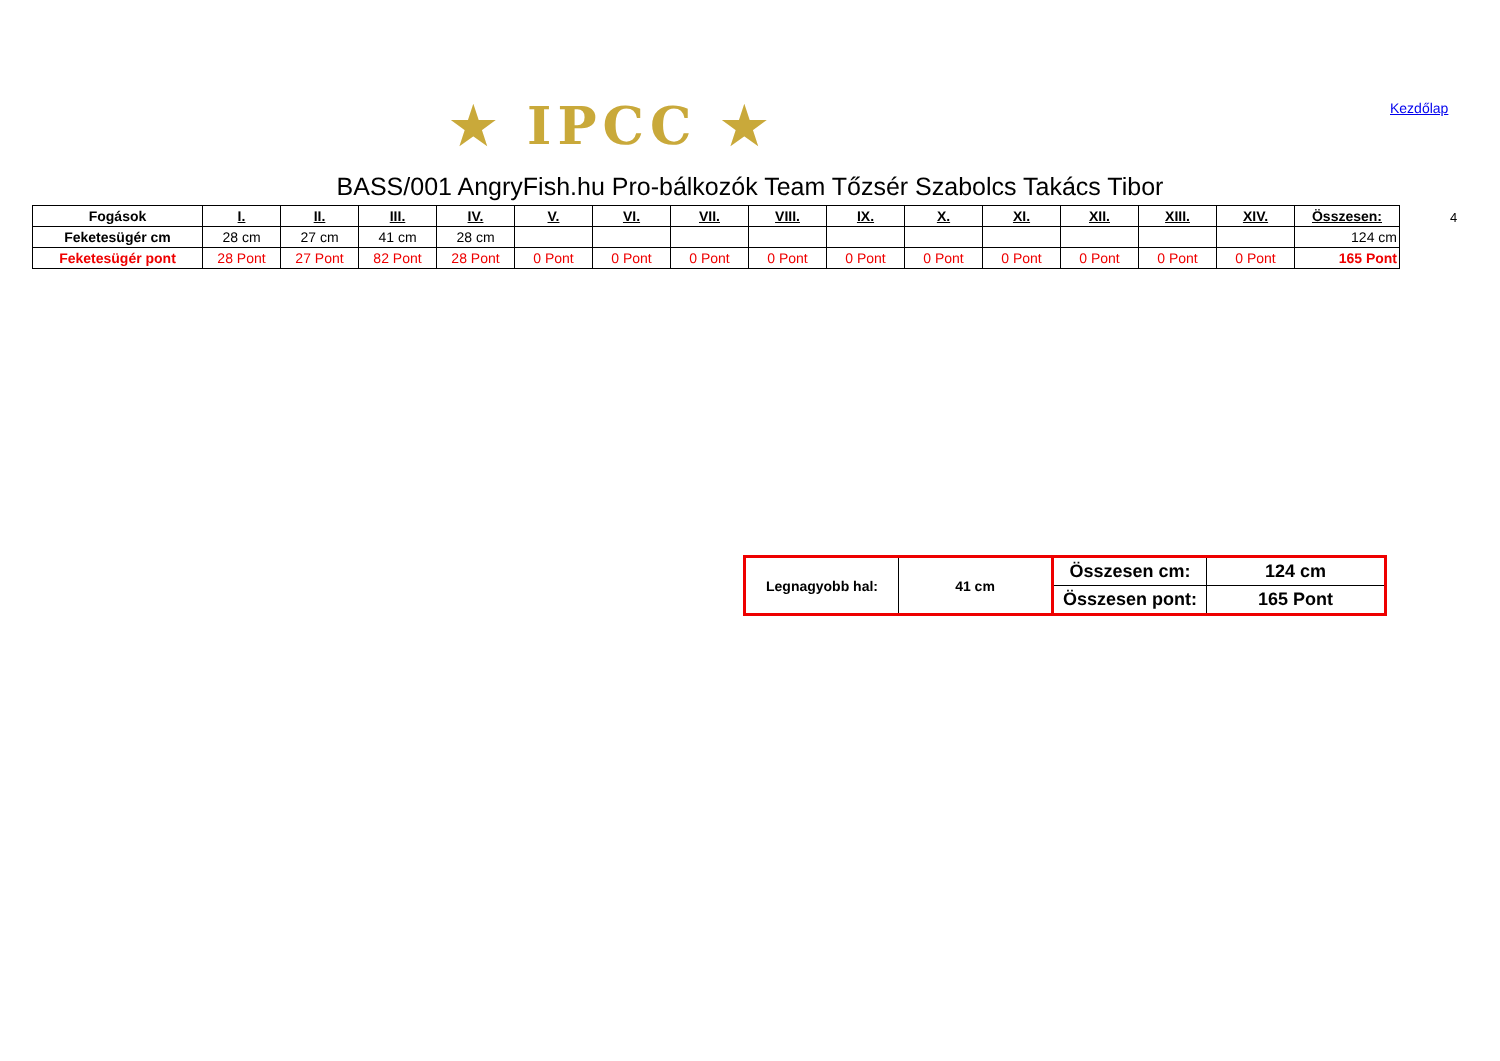★ IPCC ★ Kezdőlap
BASS/001 AngryFish.hu Pro-bálkozók Team Tőzsér Szabolcs Takács Tibor
| Fogások | I. | II. | III. | IV. | V. | VI. | VII. | VIII. | IX. | X. | XI. | XII. | XIII. | XIV. | Összesen: |
| --- | --- | --- | --- | --- | --- | --- | --- | --- | --- | --- | --- | --- | --- | --- | --- |
| Feketesügér cm | 28 cm | 27 cm | 41 cm | 28 cm | | | | | | | | | | | 124 cm |
| Feketesügér pont | 28 Pont | 27 Pont | 82 Pont | 28 Pont | 0 Pont | 0 Pont | 0 Pont | 0 Pont | 0 Pont | 0 Pont | 0 Pont | 0 Pont | 0 Pont | 0 Pont | 165 Pont |
4
| Legnagyobb hal: | 41 cm | Összesen cm: | 124 cm |
| | | Összesen pont: | 165 Pont |